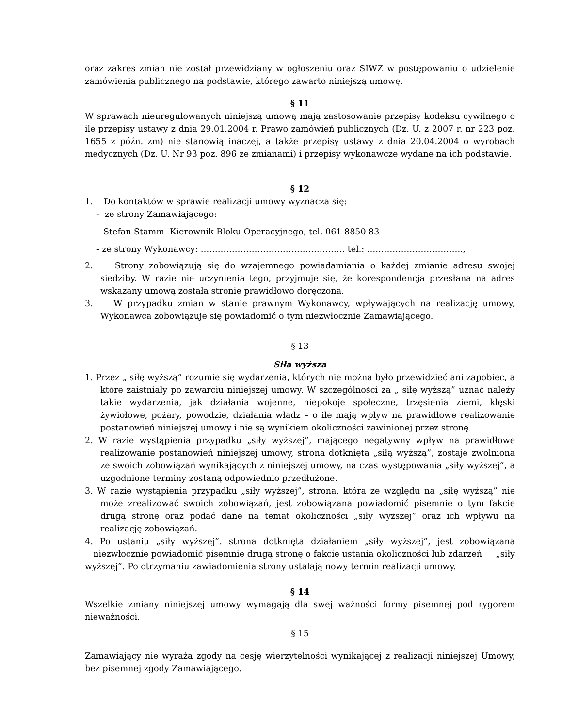oraz zakres zmian nie został przewidziany w ogłoszeniu oraz SIWZ w postępowaniu o udzielenie zamówienia publicznego na podstawie, którego zawarto niniejszą umowę.
§ 11
W sprawach nieuregulowanych niniejszą umową mają zastosowanie przepisy kodeksu cywilnego o ile przepisy ustawy z dnia 29.01.2004 r. Prawo zamówień publicznych (Dz. U. z 2007 r. nr 223 poz. 1655 z późn. zm) nie stanowią inaczej, a także przepisy ustawy z dnia 20.04.2004 o wyrobach medycznych (Dz. U. Nr 93 poz. 896 ze zmianami) i przepisy wykonawcze wydane na ich podstawie.
§ 12
1. Do kontaktów w sprawie realizacji umowy wyznacza się:
- ze strony Zamawiającego:
Stefan Stamm- Kierownik Bloku Operacyjnego, tel. 061 8850 83
- ze strony Wykonawcy: …………………………………………… tel.: …………………………….,
2. Strony zobowiązują się do wzajemnego powiadamiania o każdej zmianie adresu swojej siedziby. W razie nie uczynienia tego, przyjmuje się, że korespondencja przesłana na adres wskazany umową została stronie prawidłowo doręczona.
3. W przypadku zmian w stanie prawnym Wykonawcy, wpływających na realizację umowy, Wykonawca zobowiązuje się powiadomić o tym niezwłocznie Zamawiającego.
§ 13
Siła wyższa
1. Przez „ siłę wyższą” rozumie się wydarzenia, których nie można było przewidzieć ani zapobiec, a które zaistniały po zawarciu niniejszej umowy. W szczególności za „ siłę wyższą” uznać należy takie wydarzenia, jak działania wojenne, niepokoje społeczne, trzęsienia ziemi, klęski żywiołowe, pożary, powodzie, działania władz – o ile mają wpływ na prawidłowe realizowanie postanowień niniejszej umowy i nie są wynikiem okoliczności zawinionej przez stronę.
2. W razie wystąpienia przypadku „siły wyższej”, mającego negatywny wpływ na prawidłowe realizowanie postanowień niniejszej umowy, strona dotknięta „siłą wyższą”, zostaje zwolniona ze swoich zobowiązań wynikających z niniejszej umowy, na czas występowania „siły wyższej”, a uzgodnione terminy zostaną odpowiednio przedłużone.
3. W razie wystąpienia przypadku „siły wyższej”, strona, która ze względu na „siłę wyższą” nie może zrealizować swoich zobowiązań, jest zobowiązana powiadomić pisemnie o tym fakcie drugą stronę oraz podać dane na temat okoliczności „siły wyższej” oraz ich wpływu na realizację zobowiązań.
4. Po ustaniu „siły wyższej”. strona dotknięta działaniem „siły wyższej”, jest zobowiązana niezwłocznie powiadomić pisemnie drugą stronę o fakcie ustania okoliczności lub zdarzeń „siły wyższej”. Po otrzymaniu zawiadomienia strony ustalają nowy termin realizacji umowy.
§ 14
Wszelkie zmiany niniejszej umowy wymagają dla swej ważności formy pisemnej pod rygorem nieważności.
§ 15
Zamawiający nie wyraża zgody na cesję wierzytelności wynikającej z realizacji niniejszej Umowy, bez pisemnej zgody Zamawiającego.